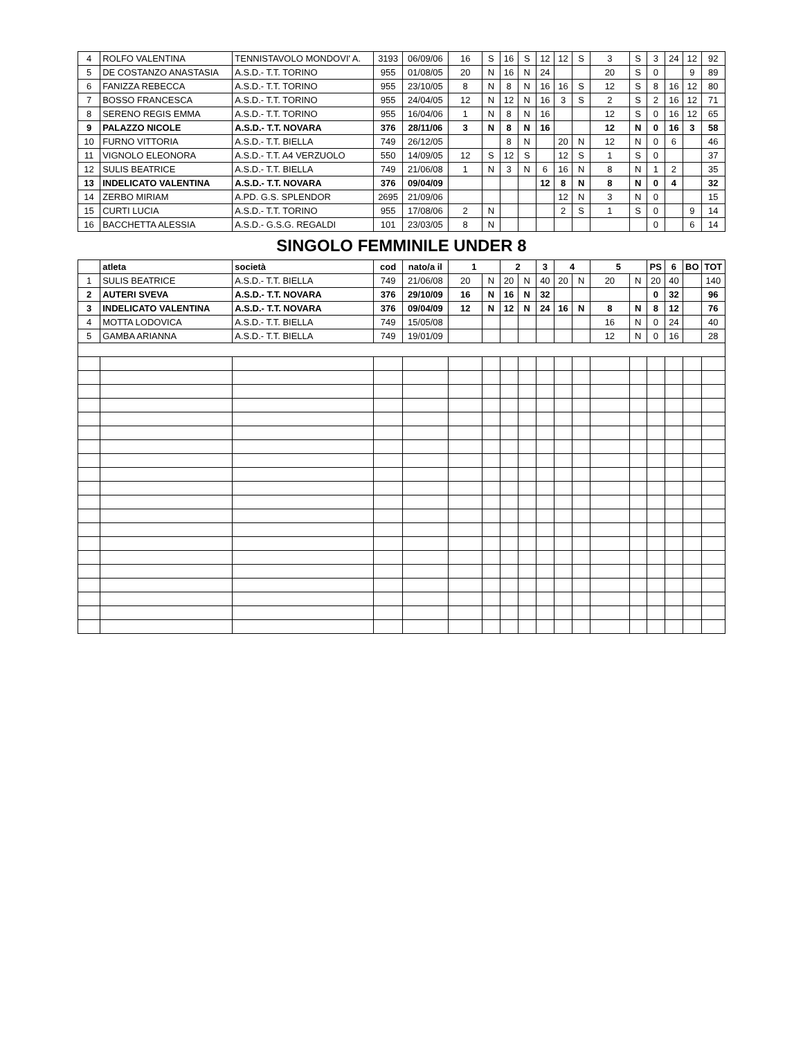| 4 | ROLFO VALENTINA | TENNISTAVOLO MONDOVI' A. | 3193 | 06/09/06 | 16 | S | 16 | S | 12 | 12 | S | 3 | S | 3 | 24 | 12 | 92 |
| 5 | DE COSTANZO ANASTASIA | A.S.D.- T.T. TORINO | 955 | 01/08/05 | 20 | N | 16 | N | 24 | | | 20 | S | 0 | | 9 | 89 |
| 6 | FANIZZA REBECCA | A.S.D.- T.T. TORINO | 955 | 23/10/05 | 8 | N | 8 | N | 16 | 16 | S | 12 | S | 8 | 16 | 12 | 80 |
| 7 | BOSSO FRANCESCA | A.S.D.- T.T. TORINO | 955 | 24/04/05 | 12 | N | 12 | N | 16 | 3 | S | 2 | S | 2 | 16 | 12 | 71 |
| 8 | SERENO REGIS EMMA | A.S.D.- T.T. TORINO | 955 | 16/04/06 | 1 | N | 8 | N | 16 | | | 12 | S | 0 | 16 | 12 | 65 |
| 9 | PALAZZO NICOLE | A.S.D.- T.T. NOVARA | 376 | 28/11/06 | 3 | N | 8 | N | 16 | | | 12 | N | 0 | 16 | 3 | 58 |
| 10 | FURNO VITTORIA | A.S.D.- T.T. BIELLA | 749 | 26/12/05 | | | 8 | N | | 20 | N | 12 | N | 0 | 6 | | 46 |
| 11 | VIGNOLO ELEONORA | A.S.D.- T.T. A4 VERZUOLO | 550 | 14/09/05 | 12 | S | 12 | S | | 12 | S | 1 | S | 0 | | | 37 |
| 12 | SULIS BEATRICE | A.S.D.- T.T. BIELLA | 749 | 21/06/08 | 1 | N | 3 | N | 6 | 16 | N | 8 | N | 1 | 2 | | 35 |
| 13 | INDELICATO VALENTINA | A.S.D.- T.T. NOVARA | 376 | 09/04/09 | | | | | 12 | 8 | N | 8 | N | 0 | 4 | | 32 |
| 14 | ZERBO MIRIAM | A.PD. G.S. SPLENDOR | 2695 | 21/09/06 | | | | | | 12 | N | 3 | N | 0 | | | 15 |
| 15 | CURTI LUCIA | A.S.D.- T.T. TORINO | 955 | 17/08/06 | 2 | N | | | | 2 | S | 1 | S | 0 | | 9 | 14 |
| 16 | BACCHETTA ALESSIA | A.S.D.- G.S.G. REGALDI | 101 | 23/03/05 | 8 | N | | | | | | | | 0 | | 6 | 14 |
| SINGOLO FEMMINILE UNDER 8 | | | | | | | | | | | | | | | | | |
| | atleta | società | cod | nato/a il | 1 | | 2 | | 3 | 4 | | 5 | | PS | 6 | BO | TOT |
| 1 | SULIS BEATRICE | A.S.D.- T.T. BIELLA | 749 | 21/06/08 | 20 | N | 20 | N | 40 | 20 | N | 20 | N | 20 | 40 | | 140 |
| 2 | AUTERI SVEVA | A.S.D.- T.T. NOVARA | 376 | 29/10/09 | 16 | N | 16 | N | 32 | | | | | 0 | 32 | | 96 |
| 3 | INDELICATO VALENTINA | A.S.D.- T.T. NOVARA | 376 | 09/04/09 | 12 | N | 12 | N | 24 | 16 | N | 8 | N | 8 | 12 | | 76 |
| 4 | MOTTA LODOVICA | A.S.D.- T.T. BIELLA | 749 | 15/05/08 | | | | | | | | 16 | N | 0 | 24 | | 40 |
| 5 | GAMBA ARIANNA | A.S.D.- T.T. BIELLA | 749 | 19/01/09 | | | | | | | | 12 | N | 0 | 16 | | 28 |